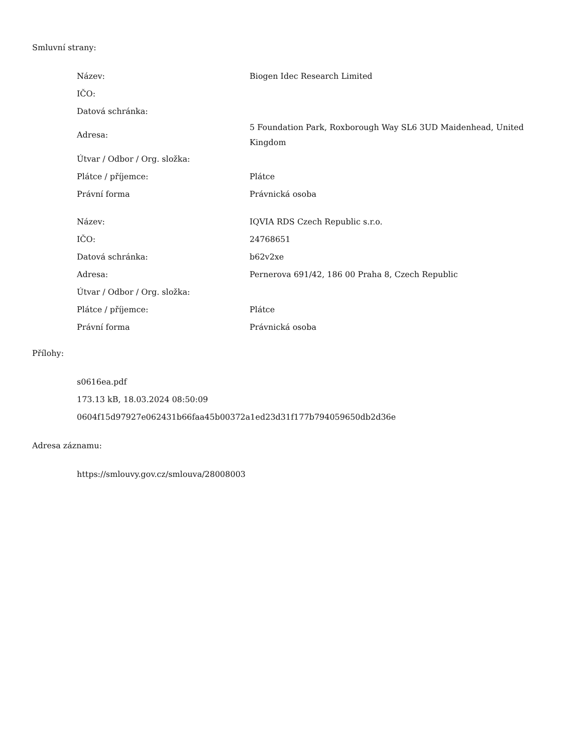Smluvní strany:
| Název: | Biogen Idec Research Limited |
| IČO: | |
| Datová schránka: | |
| Adresa: | 5 Foundation Park, Roxborough Way SL6 3UD Maidenhead, United Kingdom |
| Útvar / Odbor / Org. složka: | |
| Plátce / příjemce: | Plátce |
| Právní forma | Právnická osoba |
| Název: | IQVIA RDS Czech Republic s.r.o. |
| IČO: | 24768651 |
| Datová schránka: | b62v2xe |
| Adresa: | Pernerova 691/42, 186 00 Praha 8, Czech Republic |
| Útvar / Odbor / Org. složka: | |
| Plátce / příjemce: | Plátce |
| Právní forma | Právnická osoba |
Přílohy:
s0616ea.pdf
173.13 kB, 18.03.2024 08:50:09
0604f15d97927e062431b66faa45b00372a1ed23d31f177b794059650db2d36e
Adresa záznamu:
https://smlouvy.gov.cz/smlouva/28008003